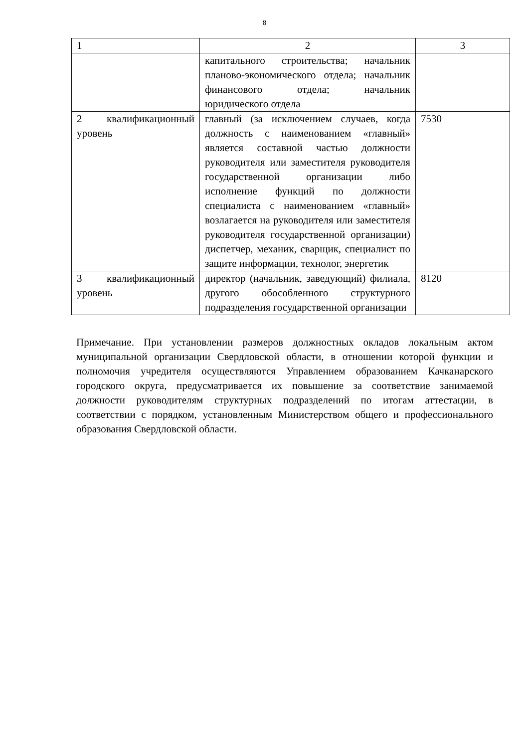8
| 1 | 2 | 3 |
| --- | --- | --- |
| | капитального строительства; начальник планово-экономического отдела; начальник финансового отдела; начальник юридического отдела | |
| 2 квалификационный уровень | главный (за исключением случаев, когда должность с наименованием «главный» является составной частью должности руководителя или заместителя руководителя государственной организации либо исполнение функций по должности специалиста с наименованием «главный» возлагается на руководителя или заместителя руководителя государственной организации) диспетчер, механик, сварщик, специалист по защите информации, технолог, энергетик | 7530 |
| 3 квалификационный уровень | директор (начальник, заведующий) филиала, другого обособленного структурного подразделения государственной организации | 8120 |
Примечание. При установлении размеров должностных окладов локальным актом муниципальной организации Свердловской области, в отношении которой функции и полномочия учредителя осуществляются Управлением образованием Качканарского городского округа, предусматривается их повышение за соответствие занимаемой должности руководителям структурных подразделений по итогам аттестации, в соответствии с порядком, установленным Министерством общего и профессионального образования Свердловской области.